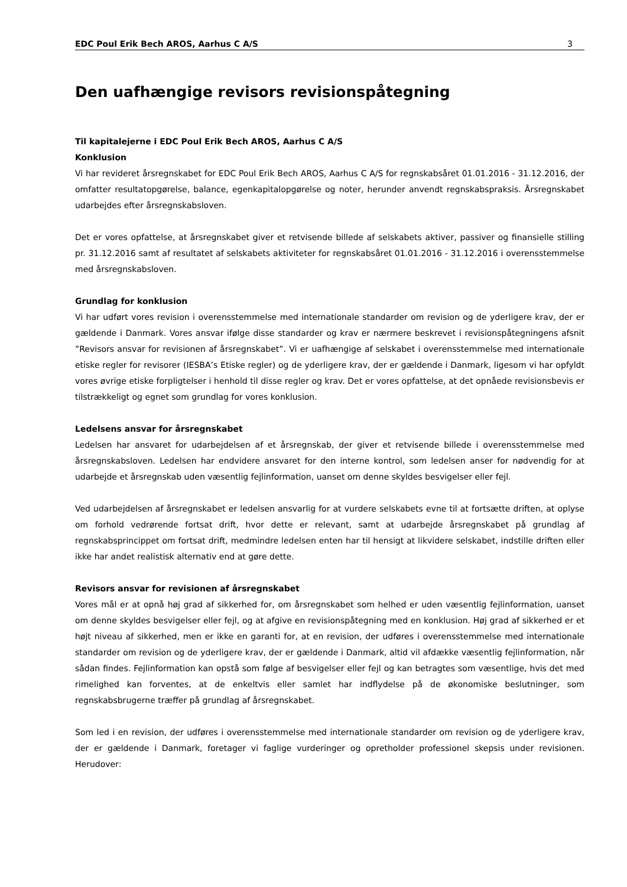EDC Poul Erik Bech AROS, Aarhus C A/S 3
Den uafhængige revisors revisionspåtegning
Til kapitalejerne i EDC Poul Erik Bech AROS, Aarhus C A/S
Konklusion
Vi har revideret årsregnskabet for EDC Poul Erik Bech AROS, Aarhus C A/S for regnskabsåret 01.01.2016 - 31.12.2016, der omfatter resultatopgørelse, balance, egenkapitalopgørelse og noter, herunder anvendt regnskabspraksis. Årsregnskabet udarbejdes efter årsregnskabsloven.
Det er vores opfattelse, at årsregnskabet giver et retvisende billede af selskabets aktiver, passiver og finansielle stilling pr. 31.12.2016 samt af resultatet af selskabets aktiviteter for regnskabsåret 01.01.2016 - 31.12.2016 i overensstemmelse med årsregnskabsloven.
Grundlag for konklusion
Vi har udført vores revision i overensstemmelse med internationale standarder om revision og de yderligere krav, der er gældende i Danmark. Vores ansvar ifølge disse standarder og krav er nærmere beskrevet i revisionspåtegningens afsnit ”Revisors ansvar for revisionen af årsregnskabet”. Vi er uafhængige af selskabet i overensstemmelse med internationale etiske regler for revisorer (IESBA’s Etiske regler) og de yderligere krav, der er gældende i Danmark, ligesom vi har opfyldt vores øvrige etiske forpligtelser i henhold til disse regler og krav. Det er vores opfattelse, at det opnåede revisionsbevis er tilstrækkeligt og egnet som grundlag for vores konklusion.
Ledelsens ansvar for årsregnskabet
Ledelsen har ansvaret for udarbejdelsen af et årsregnskab, der giver et retvisende billede i overensstemmelse med årsregnskabsloven. Ledelsen har endvidere ansvaret for den interne kontrol, som ledelsen anser for nødvendig for at udarbejde et årsregnskab uden væsentlig fejlinformation, uanset om denne skyldes besvigelser eller fejl.
Ved udarbejdelsen af årsregnskabet er ledelsen ansvarlig for at vurdere selskabets evne til at fortsætte driften, at oplyse om forhold vedrørende fortsat drift, hvor dette er relevant, samt at udarbejde årsregnskabet på grundlag af regnskabsprincippet om fortsat drift, medmindre ledelsen enten har til hensigt at likvidere selskabet, indstille driften eller ikke har andet realistisk alternativ end at gøre dette.
Revisors ansvar for revisionen af årsregnskabet
Vores mål er at opnå høj grad af sikkerhed for, om årsregnskabet som helhed er uden væsentlig fejlinformation, uanset om denne skyldes besvigelser eller fejl, og at afgive en revisionspåtegning med en konklusion. Høj grad af sikkerhed er et højt niveau af sikkerhed, men er ikke en garanti for, at en revision, der udføres i overensstemmelse med internationale standarder om revision og de yderligere krav, der er gældende i Danmark, altid vil afdække væsentlig fejlinformation, når sådan findes. Fejlinformation kan opstå som følge af besvigelser eller fejl og kan betragtes som væsentlige, hvis det med rimelighed kan forventes, at de enkeltvis eller samlet har indflydelse på de økonomiske beslutninger, som regnskabsbrugerne træffer på grundlag af årsregnskabet.
Som led i en revision, der udføres i overensstemmelse med internationale standarder om revision og de yderligere krav, der er gældende i Danmark, foretager vi faglige vurderinger og opretholder professionel skepsis under revisionen. Herudover: